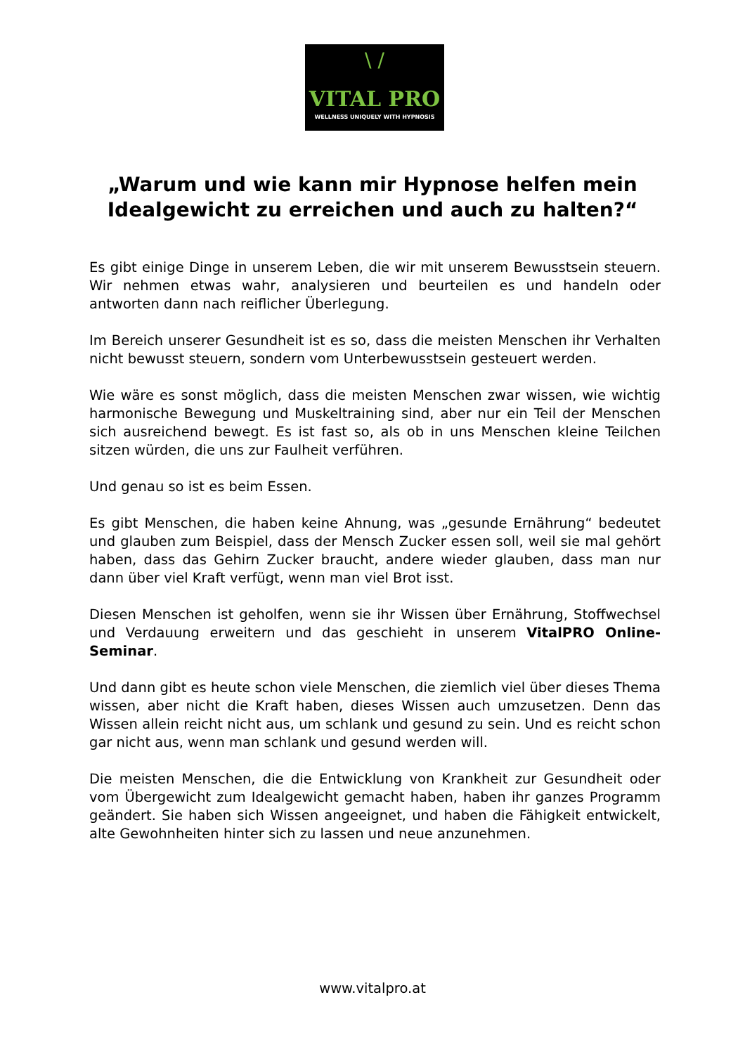\ /
VITAL PRO
WELLNESS UNIQUELY WITH HYPNOSIS
„Warum und wie kann mir Hypnose helfen mein Idealgewicht zu erreichen und auch zu halten?“
Es gibt einige Dinge in unserem Leben, die wir mit unserem Bewusstsein steuern. Wir nehmen etwas wahr, analysieren und beurteilen es und handeln oder antworten dann nach reiflicher Überlegung.
Im Bereich unserer Gesundheit ist es so, dass die meisten Menschen ihr Verhalten nicht bewusst steuern, sondern vom Unterbewusstsein gesteuert werden.
Wie wäre es sonst möglich, dass die meisten Menschen zwar wissen, wie wichtig harmonische Bewegung und Muskeltraining sind, aber nur ein Teil der Menschen sich ausreichend bewegt. Es ist fast so, als ob in uns Menschen kleine Teilchen sitzen würden, die uns zur Faulheit verführen.
Und genau so ist es beim Essen.
Es gibt Menschen, die haben keine Ahnung, was „gesunde Ernährung“ bedeutet und glauben zum Beispiel, dass der Mensch Zucker essen soll, weil sie mal gehört haben, dass das Gehirn Zucker braucht, andere wieder glauben, dass man nur dann über viel Kraft verfügt, wenn man viel Brot isst.
Diesen Menschen ist geholfen, wenn sie ihr Wissen über Ernährung, Stoffwechsel und Verdauung erweitern und das geschieht in unserem VitalPRO Online-Seminar.
Und dann gibt es heute schon viele Menschen, die ziemlich viel über dieses Thema wissen, aber nicht die Kraft haben, dieses Wissen auch umzusetzen. Denn das Wissen allein reicht nicht aus, um schlank und gesund zu sein. Und es reicht schon gar nicht aus, wenn man schlank und gesund werden will.
Die meisten Menschen, die die Entwicklung von Krankheit zur Gesundheit oder vom Übergewicht zum Idealgewicht gemacht haben, haben ihr ganzes Programm geändert. Sie haben sich Wissen angeeignet, und haben die Fähigkeit entwickelt, alte Gewohnheiten hinter sich zu lassen und neue anzunehmen.
www.vitalpro.at